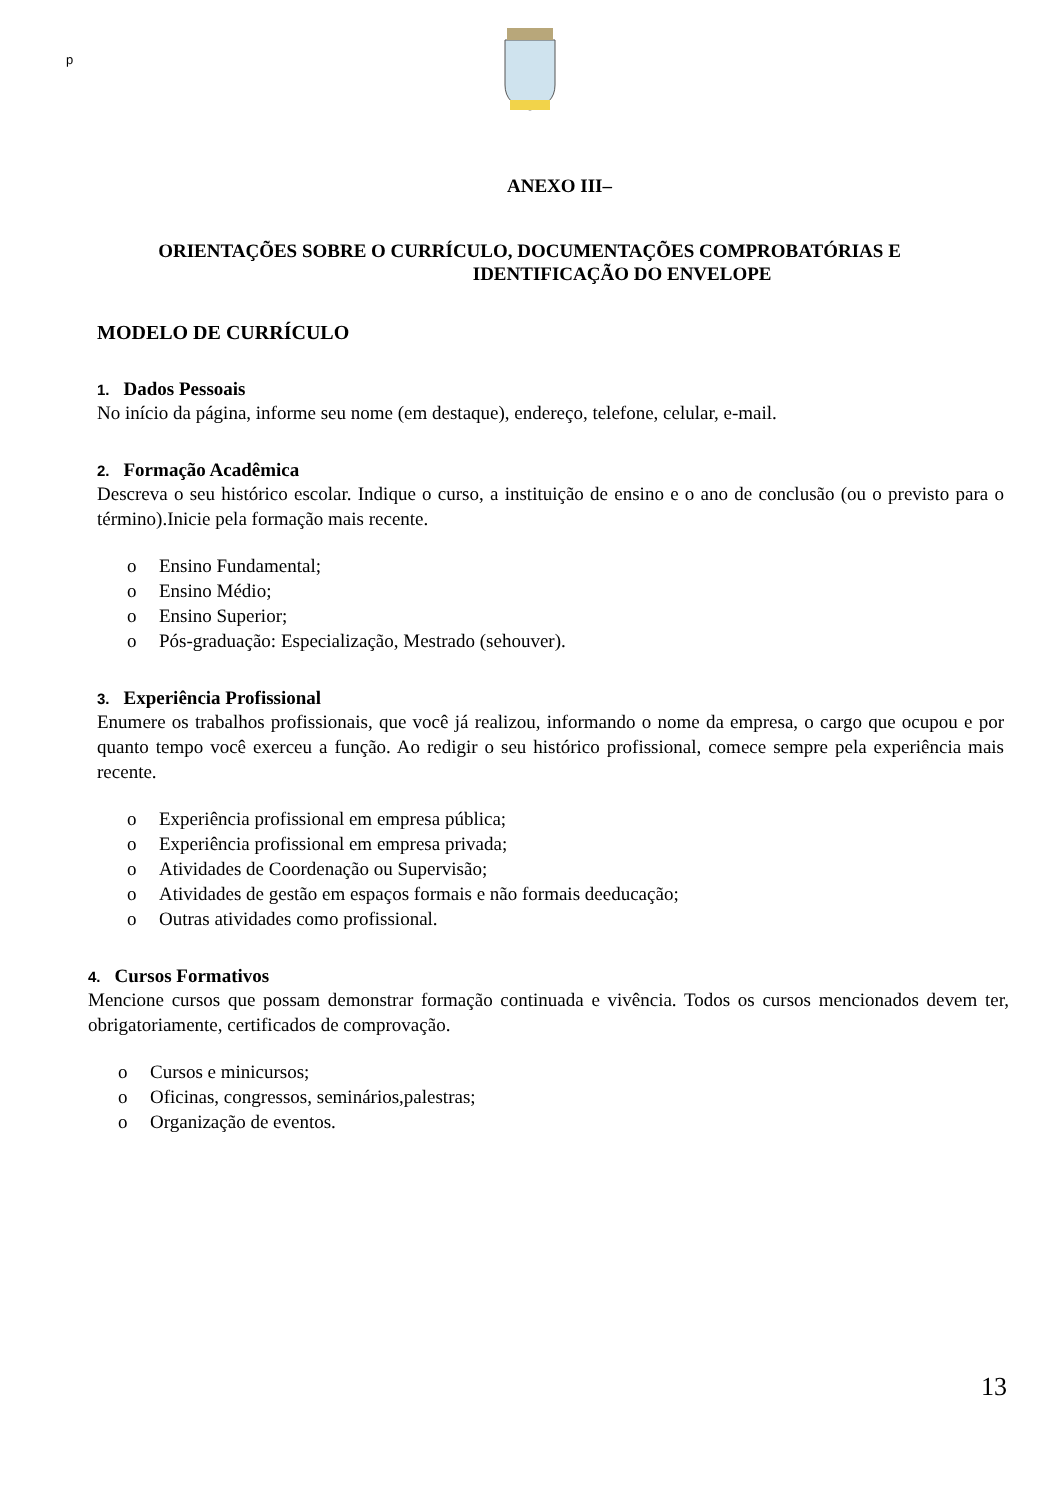p
ANEXO III–
ORIENTAÇÕES SOBRE O CURRÍCULO, DOCUMENTAÇÕES COMPROBATÓRIAS E
IDENTIFICAÇÃO DO ENVELOPE
MODELO DE CURRÍCULO
1. Dados Pessoais
No início da página, informe seu nome (em destaque), endereço, telefone, celular, e-mail.
2. Formação Acadêmica
Descreva o seu histórico escolar. Indique o curso, a instituição de ensino e o ano de conclusão (ou o previsto para o término).Inicie pela formação mais recente.
o Ensino Fundamental;
o Ensino Médio;
o Ensino Superior;
o Pós-graduação: Especialização, Mestrado (sehouver).
3. Experiência Profissional
Enumere os trabalhos profissionais, que você já realizou, informando o nome da empresa, o cargo que ocupou e por quanto tempo você exerceu a função. Ao redigir o seu histórico profissional, comece sempre pela experiência mais recente.
o Experiência profissional em empresa pública;
o Experiência profissional em empresa privada;
o Atividades de Coordenação ou Supervisão;
o Atividades de gestão em espaços formais e não formais deeducação;
o Outras atividades como profissional.
4. Cursos Formativos
Mencione cursos que possam demonstrar formação continuada e vivência. Todos os cursos mencionados devem ter, obrigatoriamente, certificados de comprovação.
o Cursos e minicursos;
o Oficinas, congressos, seminários,palestras;
o Organização de eventos.
13